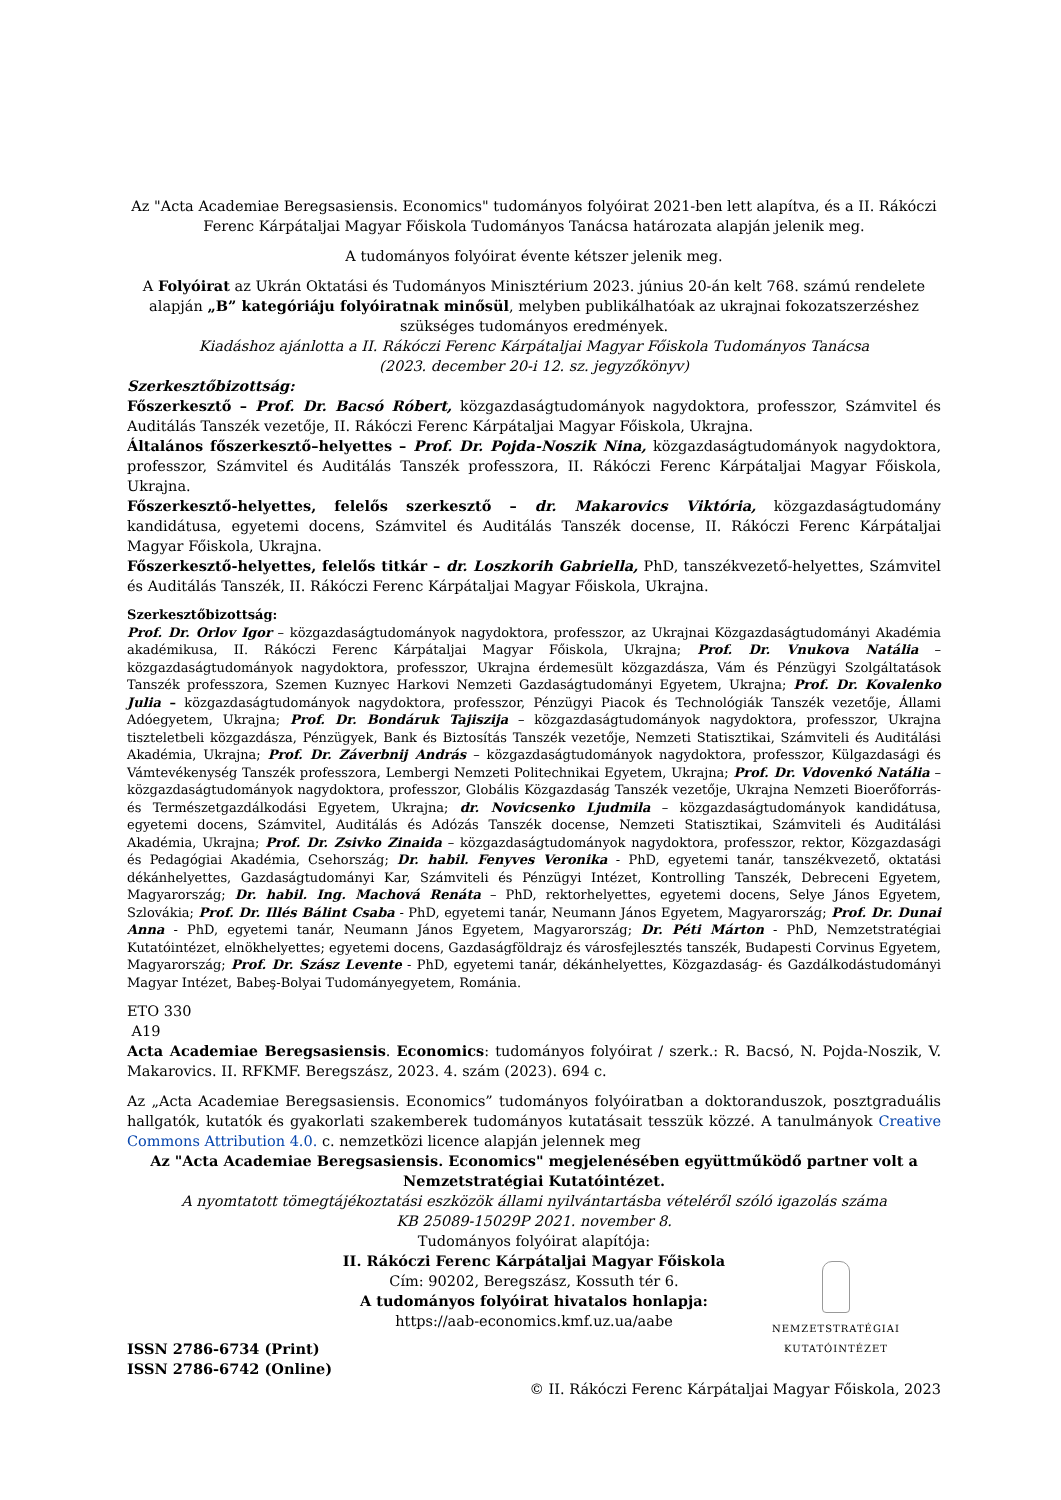Az "Acta Academiae Beregsasiensis. Economics" tudományos folyóirat 2021-ben lett alapítva, és a II. Rákóczi Ferenc Kárpátaljai Magyar Főiskola Tudományos Tanácsa határozata alapján jelenik meg.
A tudományos folyóirat évente kétszer jelenik meg.
A Folyóirat az Ukrán Oktatási és Tudományos Minisztérium 2023. június 20-án kelt 768. számú rendelete alapján „B” kategóriáju folyóiratnak minősül, melyben publikálhatóak az ukrajnai fokozatszerzéshez szükséges tudományos eredmények.
Kiadáshoz ajánlotta a II. Rákóczi Ferenc Kárpátaljai Magyar Főiskola Tudományos Tanácsa
(2023. december 20-i 12. sz. jegyzőkönyv)
Szerkesztőbizottság:
Főszerkesztő – Prof. Dr. Bacsó Róbert, közgazdaságtudományok nagydoktora, professzor, Számvitel és Auditálás Tanszék vezetője, II. Rákóczi Ferenc Kárpátaljai Magyar Főiskola, Ukrajna.
Általános főszerkesztő–helyettes – Prof. Dr. Pojda-Noszik Nina, közgazdaságtudományok nagydoktora, professzor, Számvitel és Auditálás Tanszék professzora, II. Rákóczi Ferenc Kárpátaljai Magyar Főiskola, Ukrajna.
Főszerkesztő-helyettes, felelős szerkesztő – dr. Makarovics Viktória, közgazdaságtudomány kandidátusa, egyetemi docens, Számvitel és Auditálás Tanszék docense, II. Rákóczi Ferenc Kárpátaljai Magyar Főiskola, Ukrajna.
Főszerkesztő-helyettes, felelős titkár – dr. Loszkorih Gabriella, PhD, tanszékvezető-helyettes, Számvitel és Auditálás Tanszék, II. Rákóczi Ferenc Kárpátaljai Magyar Főiskola, Ukrajna.
Szerkesztőbizottság:
Prof. Dr. Orlov Igor – közgazdaságtudományok nagydoktora, professzor, az Ukrajnai Közgazdaságtudományi Akadémia akadémikusa, II. Rákóczi Ferenc Kárpátaljai Magyar Főiskola, Ukrajna; Prof. Dr. Vnukova Natália – közgazdaságtudományok nagydoktora, professzor, Ukrajna érdemesült közgazdásza, Vám és Pénzügyi Szolgáltatások Tanszék professzora, Szemen Kuznyec Harkovi Nemzeti Gazdaságtudományi Egyetem, Ukrajna; Prof. Dr. Kovalenko Julia – közgazdaságtudományok nagydoktora, professzor, Pénzügyi Piacok és Technológiák Tanszék vezetője, Állami Adóegyetem, Ukrajna; Prof. Dr. Bondáruk Tajiszija – közgazdaságtudományok nagydoktora, professzor, Ukrajna tiszteletbeli közgazdásza, Pénzügyek, Bank és Biztosítás Tanszék vezetője, Nemzeti Statisztikai, Számviteli és Auditálási Akadémia, Ukrajna; Prof. Dr. Záverbnij András – közgazdaságtudományok nagydoktora, professzor, Külgazdasági és Vámtevékenység Tanszék professzora, Lembergi Nemzeti Politechnikai Egyetem, Ukrajna; Prof. Dr. Vdovenkó Natália – közgazdaságtudományok nagydoktora, professzor, Globális Közgazdaság Tanszék vezetője, Ukrajna Nemzeti Bioerőforrás- és Természetgazdálkodási Egyetem, Ukrajna; dr. Novicsenko Ljudmila – közgazdaságtudományok kandidátusa, egyetemi docens, Számvitel, Auditálás és Adózás Tanszék docense, Nemzeti Statisztikai, Számviteli és Auditálási Akadémia, Ukrajna; Prof. Dr. Zsivko Zinaida – közgazdaságtudományok nagydoktora, professzor, rektor, Közgazdasági és Pedagógiai Akadémia, Csehország; Dr. habil. Fenyves Veronika - PhD, egyetemi tanár, tanszékvezető, oktatási dékánhelyettes, Gazdaságtudományi Kar, Számviteli és Pénzügyi Intézet, Kontrolling Tanszék, Debreceni Egyetem, Magyarország; Dr. habil. Ing. Machová Renáta – PhD, rektorhelyettes, egyetemi docens, Selye János Egyetem, Szlovákia; Prof. Dr. Illés Bálint Csaba - PhD, egyetemi tanár, Neumann János Egyetem, Magyarország; Prof. Dr. Dunai Anna - PhD, egyetemi tanár, Neumann János Egyetem, Magyarország; Dr. Péti Márton - PhD, Nemzetstratégiai Kutatóintézet, elnökhelyettes; egyetemi docens, Gazdaságföldrajz és városfejlesztés tanszék, Budapesti Corvinus Egyetem, Magyarország; Prof. Dr. Szász Levente - PhD, egyetemi tanár, dékánhelyettes, Közgazdaság- és Gazdálkodástudományi Magyar Intézet, Babeş-Bolyai Tudományegyetem, Románia.
ETO 330
A19
Acta Academiae Beregsasiensis. Economics: tudományos folyóirat / szerk.: R. Bacsó, N. Pojda-Noszik, V. Makarovics. II. RFKMF. Beregszász, 2023. 4. szám (2023). 694 c.
Az „Acta Academiae Beregsasiensis. Economics” tudományos folyóiratban a doktoranduszok, posztgraduális hallgatók, kutatók és gyakorlati szakemberek tudományos kutatásait tesszük közzé. A tanulmányok Creative Commons Attribution 4.0. c. nemzetközi licence alapján jelennek meg
Az "Acta Academiae Beregsasiensis. Economics" megjelenésében együttműködő partner volt a Nemzetstratégiai Kutatóintézet.
A nyomtatott tömegtájékoztatási eszközök állami nyilvántartásba vételéről szóló igazolás száma
KB 25089-15029P 2021. november 8.
Tudományos folyóirat alapítója:
II. Rákóczi Ferenc Kárpátaljai Magyar Főiskola
Cím: 90202, Beregszász, Kossuth tér 6.
A tudományos folyóirat hivatalos honlapja:
https://aab-economics.kmf.uz.ua/aabe
NEMZETSTRATÉGIAI KUTATÓINTÉZET
ISSN 2786-6734 (Print)
ISSN 2786-6742 (Online)
© II. Rákóczi Ferenc Kárpátaljai Magyar Főiskola, 2023